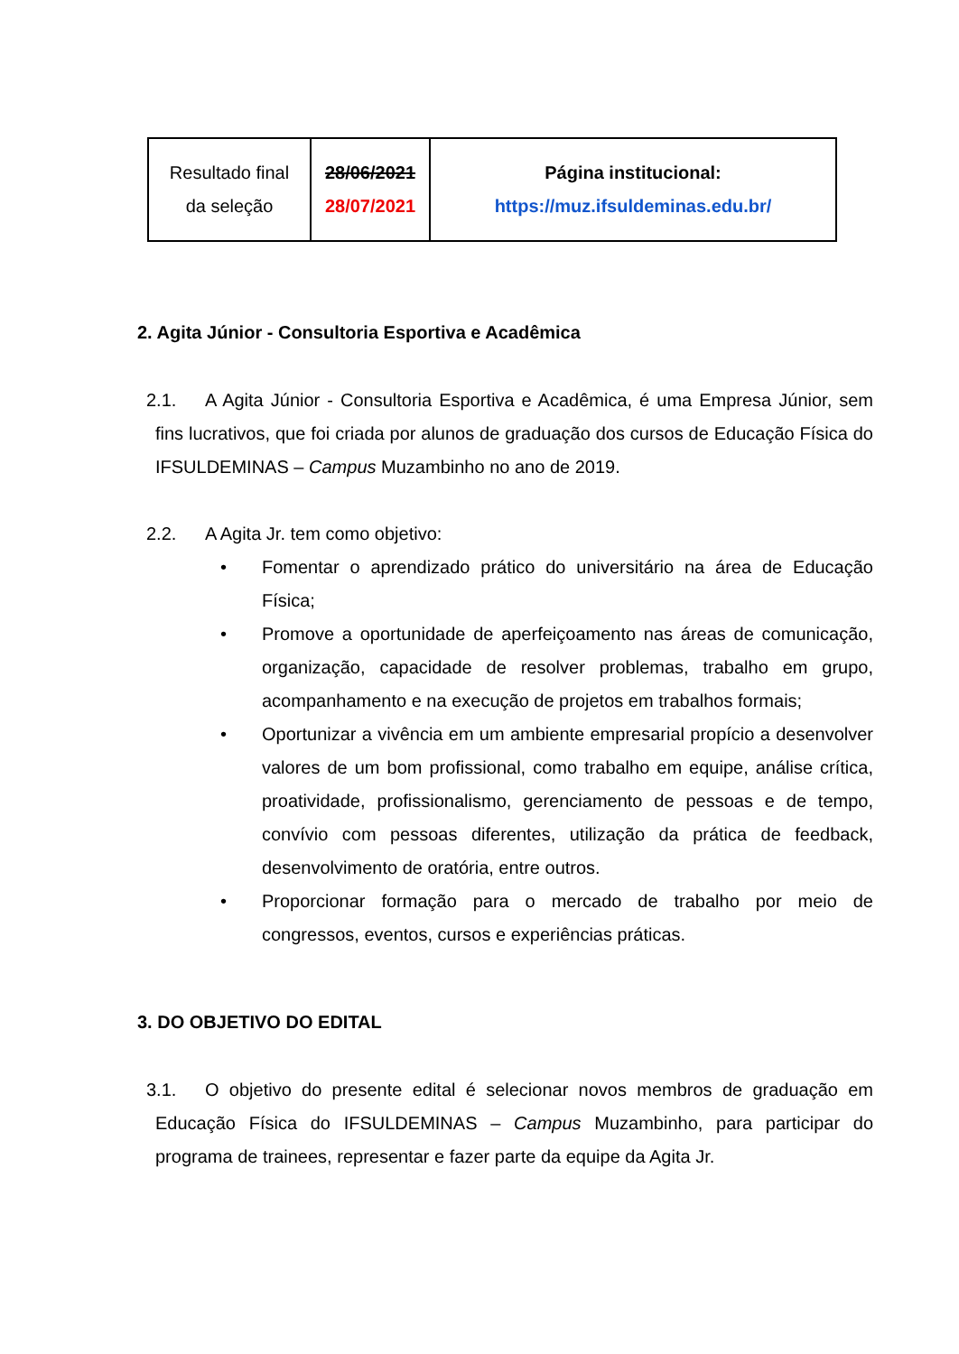| Resultado final da seleção | 28/06/2021 28/07/2021 | Página institucional: https://muz.ifsuldeminas.edu.br/ |
2. Agita Júnior - Consultoria Esportiva e Acadêmica
2.1. A Agita Júnior - Consultoria Esportiva e Acadêmica, é uma Empresa Júnior, sem fins lucrativos, que foi criada por alunos de graduação dos cursos de Educação Física do IFSULDEMINAS – Campus Muzambinho no ano de 2019.
2.2. A Agita Jr. tem como objetivo:
• Fomentar o aprendizado prático do universitário na área de Educação Física;
• Promove a oportunidade de aperfeiçoamento nas áreas de comunicação, organização, capacidade de resolver problemas, trabalho em grupo, acompanhamento e na execução de projetos em trabalhos formais;
• Oportunizar a vivência em um ambiente empresarial propício a desenvolver valores de um bom profissional, como trabalho em equipe, análise crítica, proatividade, profissionalismo, gerenciamento de pessoas e de tempo, convívio com pessoas diferentes, utilização da prática de feedback, desenvolvimento de oratória, entre outros.
• Proporcionar formação para o mercado de trabalho por meio de congressos, eventos, cursos e experiências práticas.
3. DO OBJETIVO DO EDITAL
3.1. O objetivo do presente edital é selecionar novos membros de graduação em Educação Física do IFSULDEMINAS – Campus Muzambinho, para participar do programa de trainees, representar e fazer parte da equipe da Agita Jr.